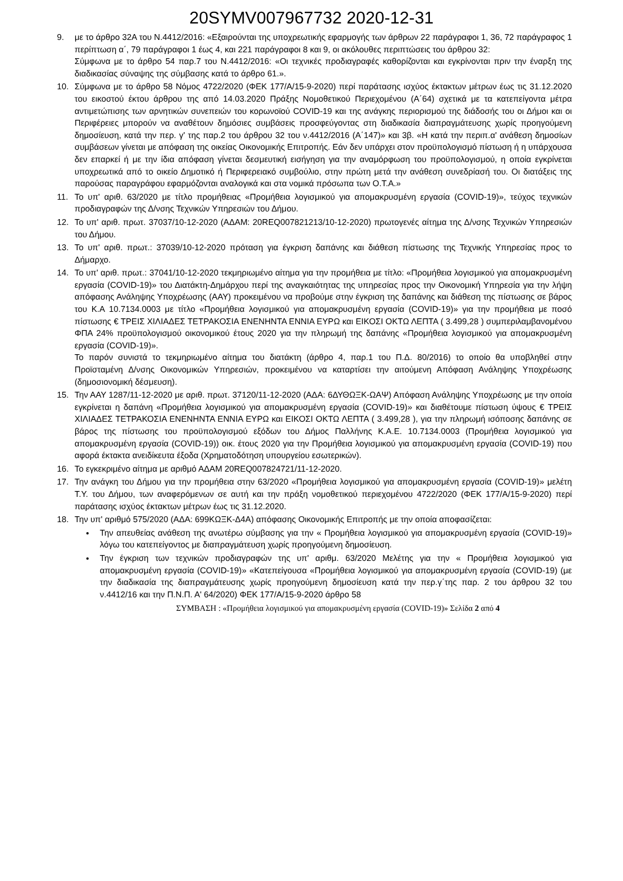20SYMV007967732 2020-12-31
9. με το άρθρο 32Α του Ν.4412/2016: «Εξαιρούνται της υποχρεωτικής εφαρμογής των άρθρων 22 παράγραφοι 1, 36, 72 παράγραφος 1 περίπτωση α΄, 79 παράγραφοι 1 έως 4, και 221 παράγραφοι 8 και 9, οι ακόλουθες περιπτώσεις του άρθρου 32:
Σύμφωνα με το άρθρο 54 παρ.7 του Ν.4412/2016: «Οι τεχνικές προδιαγραφές καθορίζονται και εγκρίνονται πριν την έναρξη της διαδικασίας σύναψης της σύμβασης κατά το άρθρο 61.».
10. Σύμφωνα με το άρθρο 58 Νόμος 4722/2020 (ΦΕΚ 177/Α/15-9-2020) περί παράτασης ισχύος έκτακτων μέτρων έως τις 31.12.2020 του εικοστού έκτου άρθρου της από 14.03.2020 Πράξης Νομοθετικού Περιεχομένου (Α΄64) σχετικά με τα κατεπείγοντα μέτρα αντιμετώπισης των αρνητικών συνεπειών του κορωνοϊού COVID-19 και της ανάγκης περιορισμού της διάδοσής του οι Δήμοι και οι Περιφέρειες μπορούν να αναθέτουν δημόσιες συμβάσεις προσφεύγοντας στη διαδικασία διαπραγμάτευσης χωρίς προηγούμενη δημοσίευση, κατά την περ. γ' της παρ.2 του άρθρου 32 του ν.4412/2016 (Α΄147)» και 3β. «Η κατά την περιπ.α' ανάθεση δημοσίων συμβάσεων γίνεται με απόφαση της οικείας Οικονομικής Επιτροπής. Εάν δεν υπάρχει στον προϋπολογισμό πίστωση ή η υπάρχουσα δεν επαρκεί ή με την ίδια απόφαση γίνεται δεσμευτική εισήγηση για την αναμόρφωση του προϋπολογισμού, η οποία εγκρίνεται υποχρεωτικά από το οικείο Δημοτικό ή Περιφερειακό συμβούλιο, στην πρώτη μετά την ανάθεση συνεδρίασή του. Οι διατάξεις της παρούσας παραγράφου εφαρμόζονται αναλογικά και στα νομικά πρόσωπα των Ο.Τ.Α.»
11. Το υπ' αριθ. 63/2020 με τίτλο προμήθειας «Προμήθεια λογισμικού για απομακρυσμένη εργασία (COVID-19)», τεύχος τεχνικών προδιαγραφών της Δ/νσης Τεχνικών Υπηρεσιών του Δήμου.
12. Το υπ' αριθ. πρωτ. 37037/10-12-2020 (ΑΔΑΜ: 20REQ007821213/10-12-2020) πρωτογενές αίτημα της Δ/νσης Τεχνικών Υπηρεσιών του Δήμου.
13. Το υπ' αριθ. πρωτ.: 37039/10-12-2020 πρόταση για έγκριση δαπάνης και διάθεση πίστωσης της Τεχνικής Υπηρεσίας προς το Δήμαρχο.
14. Το υπ' αριθ. πρωτ.: 37041/10-12-2020 τεκμηριωμένο αίτημα για την προμήθεια με τίτλο: «Προμήθεια λογισμικού για απομακρυσμένη εργασία (COVID-19)» του Διατάκτη-Δημάρχου περί της αναγκαιότητας της υπηρεσίας προς την Οικονομική Υπηρεσία για την λήψη απόφασης Ανάληψης Υποχρέωσης (ΑΑΥ) προκειμένου να προβούμε στην έγκριση της δαπάνης και διάθεση της πίστωσης σε βάρος του Κ.Α 10.7134.0003 με τίτλο «Προμήθεια λογισμικού για απομακρυσμένη εργασία (COVID-19)» για την προμήθεια με ποσό πίστωσης € ΤΡΕΙΣ ΧΙΛΙΑΔΕΣ ΤΕΤΡΑΚΟΣΙΑ ΕΝΕΝΗΝΤΑ ΕΝΝΙΑ ΕΥΡΩ και ΕΙΚΟΣΙ ΟΚΤΩ ΛΕΠΤΑ ( 3.499,28 ) συμπεριλαμβανομένου ΦΠΑ 24% προϋπολογισμού οικονομικού έτους 2020 για την πληρωμή της δαπάνης «Προμήθεια λογισμικού για απομακρυσμένη εργασία (COVID-19)».
Το παρόν συνιστά το τεκμηριωμένο αίτημα του διατάκτη (άρθρο 4, παρ.1 του Π.Δ. 80/2016) το οποίο θα υποβληθεί στην Προϊσταμένη Δ/νσης Οικονομικών Υπηρεσιών, προκειμένου να καταρτίσει την αιτούμενη Απόφαση Ανάληψης Υποχρέωσης (δημοσιονομική δέσμευση).
15. Την ΑΑΥ 1287/11-12-2020 με αριθ. πρωτ. 37120/11-12-2020 (ΑΔΑ: 6ΔΥΘΩΞΚ-ΩΑΨ) Απόφαση Ανάληψης Υποχρέωσης με την οποία εγκρίνεται η δαπάνη «Προμήθεια λογισμικού για απομακρυσμένη εργασία (COVID-19)» και διαθέτουμε πίστωση ύψους € ΤΡΕΙΣ ΧΙΛΙΑΔΕΣ ΤΕΤΡΑΚΟΣΙΑ ΕΝΕΝΗΝΤΑ ΕΝΝΙΑ ΕΥΡΩ και ΕΙΚΟΣΙ ΟΚΤΩ ΛΕΠΤΑ ( 3.499,28 ), για την πληρωμή ισόποσης δαπάνης σε βάρος της πίστωσης του προϋπολογισμού εξόδων του Δήμος Παλλήνης Κ.Α.Ε. 10.7134.0003 (Προμήθεια λογισμικού για απομακρυσμένη εργασία (COVID-19)) οικ. έτους 2020 για την Προμήθεια λογισμικού για απομακρυσμένη εργασία (COVID-19) που αφορά έκτακτα ανειδίκευτα έξοδα (Χρηματοδότηση υπουργείου εσωτερικών).
16. Το εγκεκριμένο αίτημα με αριθμό ΑΔΑΜ 20REQ007824721/11-12-2020.
17. Την ανάγκη του Δήμου για την προμήθεια στην 63/2020 «Προμήθεια λογισμικού για απομακρυσμένη εργασία (COVID-19)» μελέτη Τ.Υ. του Δήμου, των αναφερόμενων σε αυτή και την πράξη νομοθετικού περιεχομένου 4722/2020 (ΦΕΚ 177/Α/15-9-2020) περί παράτασης ισχύος έκτακτων μέτρων έως τις 31.12.2020.
18. Την υπ' αριθμό 575/2020 (ΑΔΑ: 699ΚΩΞΚ-Δ4Α) απόφασης Οικονομικής Επιτροπής με την οποία αποφασίζεται:
Την απευθείας ανάθεση της ανωτέρω σύμβασης για την « Προμήθεια λογισμικού για απομακρυσμένη εργασία (COVID-19)» λόγω του κατεπείγοντος με διαπραγμάτευση χωρίς προηγούμενη δημοσίευση.
Την έγκριση των τεχνικών προδιαγραφών της υπ' αριθμ. 63/2020 Μελέτης για την « Προμήθεια λογισμικού για απομακρυσμένη εργασία (COVID-19)» «Κατεπείγουσα «Προμήθεια λογισμικού για απομακρυσμένη εργασία (COVID-19) (με την διαδικασία της διαπραγμάτευσης χωρίς προηγούμενη δημοσίευση κατά την περ.γ΄της παρ. 2 του άρθρου 32 του ν.4412/16 και την Π.Ν.Π. Α' 64/2020) ΦΕΚ 177/Α/15-9-2020 άρθρο 58
ΣΥΜΒΑΣΗ : «Προμήθεια λογισμικού για απομακρυσμένη εργασία (COVID-19)» Σελίδα 2 από 4